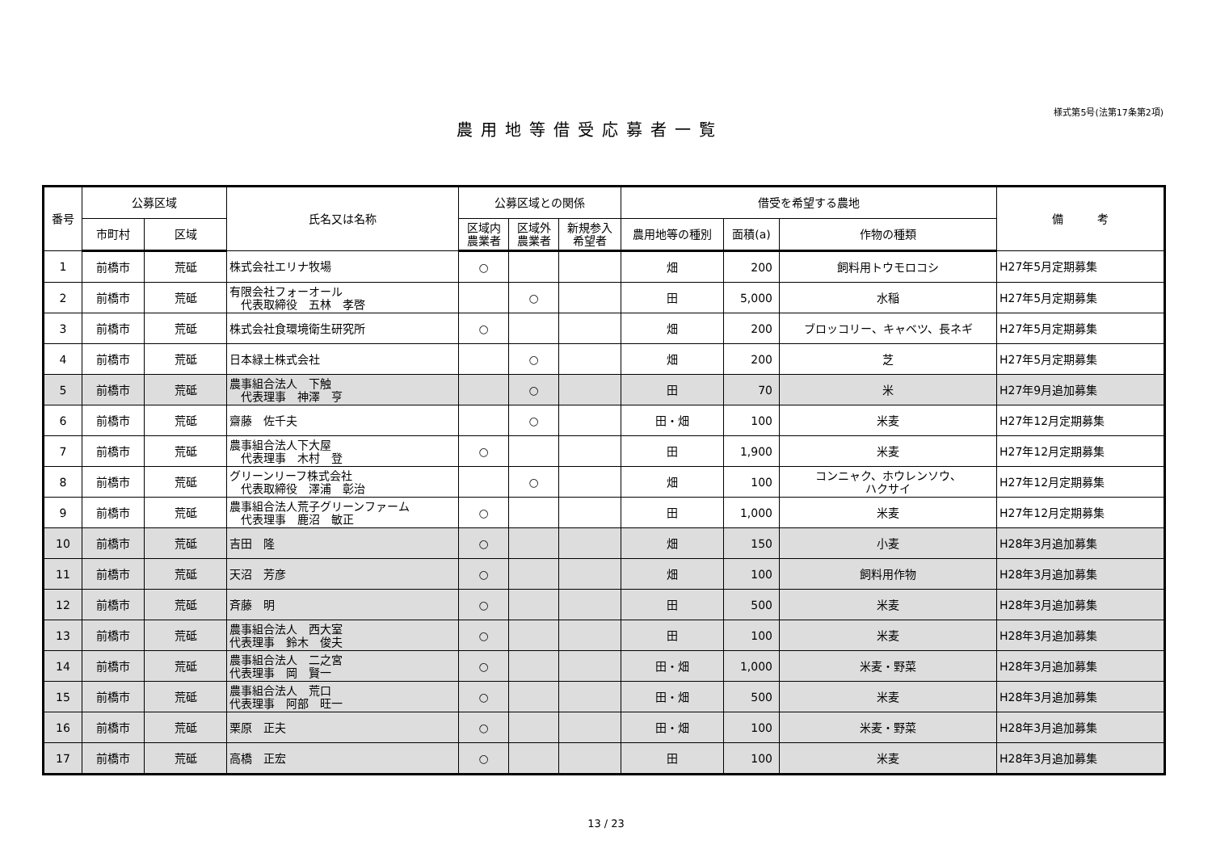様式第5号(法第17条第2項)
農用地等借受応募者一覧
| 番号 | 公募区域 | | 氏名又は名称 | 公募区域との関係 | | | 借受を希望する農地 | | | 備 考 |
| --- | --- | --- | --- | --- | --- | --- | --- | --- | --- | --- |
| | 市町村 | 区域 | | 区域内 農業者 | 区域外 農業者 | 新規参入 希望者 | 農用地等の種別 | 面積(a) | 作物の種類 | |
| 1 | 前橋市 | 荒砥 | 株式会社エリナ牧場 | ○ | | | 畑 | 200 | 飼料用トウモロコシ | H27年5月定期募集 |
| 2 | 前橋市 | 荒砥 | 有限会社フォーオール 代表取締役 五林 孝啓 | | ○ | | 田 | 5,000 | 水稲 | H27年5月定期募集 |
| 3 | 前橋市 | 荒砥 | 株式会社食環境衛生研究所 | ○ | | | 畑 | 200 | ブロッコリー、キャベツ、長ネギ | H27年5月定期募集 |
| 4 | 前橋市 | 荒砥 | 日本緑土株式会社 | | ○ | | 畑 | 200 | 芝 | H27年5月定期募集 |
| 5 | 前橋市 | 荒砥 | 農事組合法人 下触 代表理事 神澤 亨 | | ○ | | 田 | 70 | 米 | H27年9月追加募集 |
| 6 | 前橋市 | 荒砥 | 齋藤 佐千夫 | | ○ | | 田・畑 | 100 | 米麦 | H27年12月定期募集 |
| 7 | 前橋市 | 荒砥 | 農事組合法人下大屋 代表理事 木村 登 | ○ | | | 田 | 1,900 | 米麦 | H27年12月定期募集 |
| 8 | 前橋市 | 荒砥 | グリーンリーフ株式会社 代表取締役 澤浦 彰治 | | ○ | | 畑 | 100 | コンニャク、ホウレンソウ、 ハクサイ | H27年12月定期募集 |
| 9 | 前橋市 | 荒砥 | 農事組合法人荒子グリーンファーム 代表理事 鹿沼 敏正 | ○ | | | 田 | 1,000 | 米麦 | H27年12月定期募集 |
| 10 | 前橋市 | 荒砥 | 吉田 隆 | ○ | | | 畑 | 150 | 小麦 | H28年3月追加募集 |
| 11 | 前橋市 | 荒砥 | 天沼 芳彦 | ○ | | | 畑 | 100 | 飼料用作物 | H28年3月追加募集 |
| 12 | 前橋市 | 荒砥 | 斉藤 明 | ○ | | | 田 | 500 | 米麦 | H28年3月追加募集 |
| 13 | 前橋市 | 荒砥 | 農事組合法人 西大室 代表理事 鈴木 俊夫 | ○ | | | 田 | 100 | 米麦 | H28年3月追加募集 |
| 14 | 前橋市 | 荒砥 | 農事組合法人 二之宮 代表理事 岡 賢一 | ○ | | | 田・畑 | 1,000 | 米麦・野菜 | H28年3月追加募集 |
| 15 | 前橋市 | 荒砥 | 農事組合法人 荒口 代表理事 阿部 旺一 | ○ | | | 田・畑 | 500 | 米麦 | H28年3月追加募集 |
| 16 | 前橋市 | 荒砥 | 栗原 正夫 | ○ | | | 田・畑 | 100 | 米麦・野菜 | H28年3月追加募集 |
| 17 | 前橋市 | 荒砥 | 高橋 正宏 | ○ | | | 田 | 100 | 米麦 | H28年3月追加募集 |
13 / 23